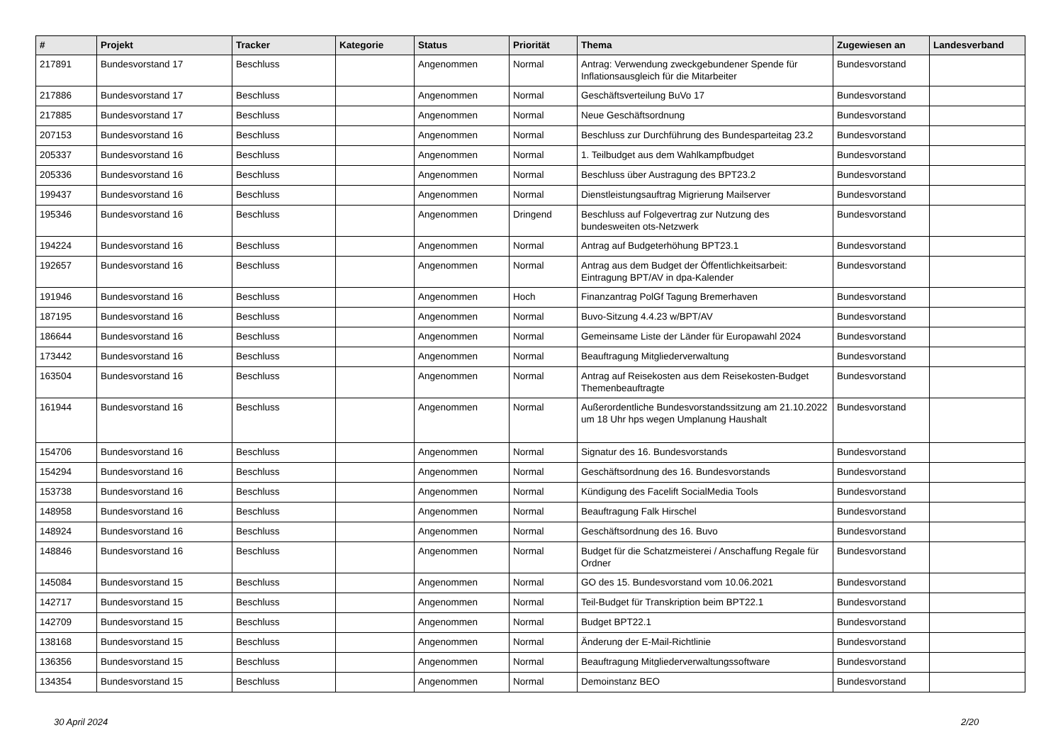| # | Projekt | Tracker | Kategorie | Status | Priorität | Thema | Zugewiesen an | Landesverband |
| --- | --- | --- | --- | --- | --- | --- | --- | --- |
| 217891 | Bundesvorstand 17 | Beschluss | | Angenommen | Normal | Antrag: Verwendung zweckgebundener Spende für Inflationsausgleich für die Mitarbeiter | Bundesvorstand | |
| 217886 | Bundesvorstand 17 | Beschluss | | Angenommen | Normal | Geschäftsverteilung BuVo 17 | Bundesvorstand | |
| 217885 | Bundesvorstand 17 | Beschluss | | Angenommen | Normal | Neue Geschäftsordnung | Bundesvorstand | |
| 207153 | Bundesvorstand 16 | Beschluss | | Angenommen | Normal | Beschluss zur Durchführung des Bundesparteitag 23.2 | Bundesvorstand | |
| 205337 | Bundesvorstand 16 | Beschluss | | Angenommen | Normal | 1. Teilbudget aus dem Wahlkampfbudget | Bundesvorstand | |
| 205336 | Bundesvorstand 16 | Beschluss | | Angenommen | Normal | Beschluss über Austragung des BPT23.2 | Bundesvorstand | |
| 199437 | Bundesvorstand 16 | Beschluss | | Angenommen | Normal | Dienstleistungsauftrag Migrierung Mailserver | Bundesvorstand | |
| 195346 | Bundesvorstand 16 | Beschluss | | Angenommen | Dringend | Beschluss auf Folgevertrag zur Nutzung des bundesweiten ots-Netzwerk | Bundesvorstand | |
| 194224 | Bundesvorstand 16 | Beschluss | | Angenommen | Normal | Antrag auf Budgeterhöhung BPT23.1 | Bundesvorstand | |
| 192657 | Bundesvorstand 16 | Beschluss | | Angenommen | Normal | Antrag aus dem Budget der Öffentlichkeitsarbeit: Eintragung BPT/AV in dpa-Kalender | Bundesvorstand | |
| 191946 | Bundesvorstand 16 | Beschluss | | Angenommen | Hoch | Finanzantrag PolGf Tagung Bremerhaven | Bundesvorstand | |
| 187195 | Bundesvorstand 16 | Beschluss | | Angenommen | Normal | Buvo-Sitzung 4.4.23 w/BPT/AV | Bundesvorstand | |
| 186644 | Bundesvorstand 16 | Beschluss | | Angenommen | Normal | Gemeinsame Liste der Länder für Europawahl 2024 | Bundesvorstand | |
| 173442 | Bundesvorstand 16 | Beschluss | | Angenommen | Normal | Beauftragung Mitgliederverwaltung | Bundesvorstand | |
| 163504 | Bundesvorstand 16 | Beschluss | | Angenommen | Normal | Antrag auf Reisekosten aus dem Reisekosten-Budget Themenbeauftragte | Bundesvorstand | |
| 161944 | Bundesvorstand 16 | Beschluss | | Angenommen | Normal | Außerordentliche Bundesvorstandssitzung am 21.10.2022 um 18 Uhr hps wegen Umplanung Haushalt | Bundesvorstand | |
| 154706 | Bundesvorstand 16 | Beschluss | | Angenommen | Normal | Signatur des 16. Bundesvorstands | Bundesvorstand | |
| 154294 | Bundesvorstand 16 | Beschluss | | Angenommen | Normal | Geschäftsordnung des 16. Bundesvorstands | Bundesvorstand | |
| 153738 | Bundesvorstand 16 | Beschluss | | Angenommen | Normal | Kündigung des Facelift SocialMedia Tools | Bundesvorstand | |
| 148958 | Bundesvorstand 16 | Beschluss | | Angenommen | Normal | Beauftragung Falk Hirschel | Bundesvorstand | |
| 148924 | Bundesvorstand 16 | Beschluss | | Angenommen | Normal | Geschäftsordnung des 16. Buvo | Bundesvorstand | |
| 148846 | Bundesvorstand 16 | Beschluss | | Angenommen | Normal | Budget für die Schatzmeisterei / Anschaffung Regale für Ordner | Bundesvorstand | |
| 145084 | Bundesvorstand 15 | Beschluss | | Angenommen | Normal | GO des 15. Bundesvorstand vom 10.06.2021 | Bundesvorstand | |
| 142717 | Bundesvorstand 15 | Beschluss | | Angenommen | Normal | Teil-Budget für Transkription beim BPT22.1 | Bundesvorstand | |
| 142709 | Bundesvorstand 15 | Beschluss | | Angenommen | Normal | Budget BPT22.1 | Bundesvorstand | |
| 138168 | Bundesvorstand 15 | Beschluss | | Angenommen | Normal | Änderung der E-Mail-Richtlinie | Bundesvorstand | |
| 136356 | Bundesvorstand 15 | Beschluss | | Angenommen | Normal | Beauftragung Mitgliederverwaltungssoftware | Bundesvorstand | |
| 134354 | Bundesvorstand 15 | Beschluss | | Angenommen | Normal | Demoinstanz BEO | Bundesvorstand | |
30 April 2024 2/20